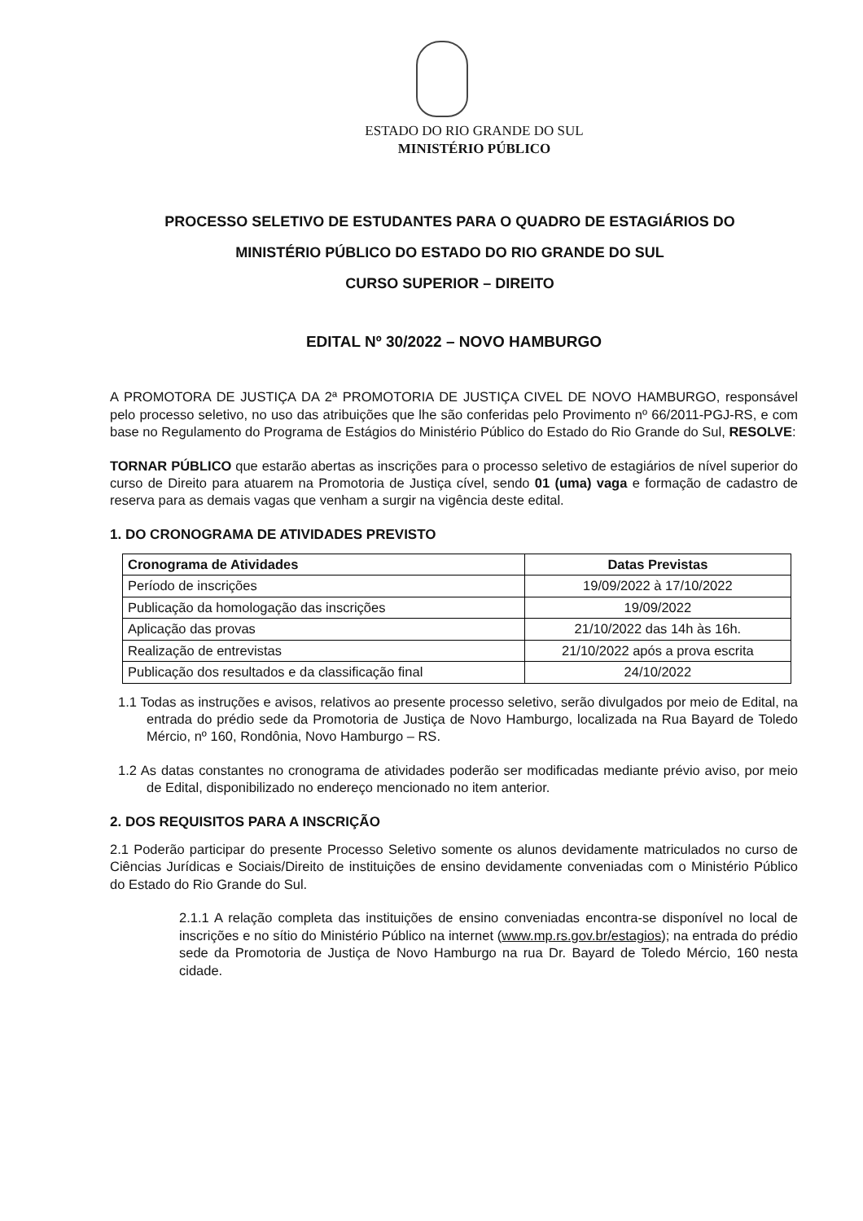ESTADO DO RIO GRANDE DO SUL
MINISTÉRIO PÚBLICO
PROCESSO SELETIVO DE ESTUDANTES PARA O QUADRO DE ESTAGIÁRIOS DO
MINISTÉRIO PÚBLICO DO ESTADO DO RIO GRANDE DO SUL
CURSO SUPERIOR – DIREITO
EDITAL Nº 30/2022 – NOVO HAMBURGO
A PROMOTORA DE JUSTIÇA DA 2ª PROMOTORIA DE JUSTIÇA CIVEL DE NOVO HAMBURGO, responsável pelo processo seletivo, no uso das atribuições que lhe são conferidas pelo Provimento nº 66/2011-PGJ-RS, e com base no Regulamento do Programa de Estágios do Ministério Público do Estado do Rio Grande do Sul, RESOLVE:
TORNAR PÚBLICO que estarão abertas as inscrições para o processo seletivo de estagiários de nível superior do curso de Direito para atuarem na Promotoria de Justiça cível, sendo 01 (uma) vaga e formação de cadastro de reserva para as demais vagas que venham a surgir na vigência deste edital.
1. DO CRONOGRAMA DE ATIVIDADES PREVISTO
| Cronograma de Atividades | Datas Previstas |
| --- | --- |
| Período de inscrições | 19/09/2022 à 17/10/2022 |
| Publicação da homologação das inscrições | 19/09/2022 |
| Aplicação das provas | 21/10/2022 das 14h às 16h. |
| Realização de entrevistas | 21/10/2022 após a prova escrita |
| Publicação dos resultados e da classificação final | 24/10/2022 |
1.1 Todas as instruções e avisos, relativos ao presente processo seletivo, serão divulgados por meio de Edital, na entrada do prédio sede da Promotoria de Justiça de Novo Hamburgo, localizada na Rua Bayard de Toledo Mércio, nº 160, Rondônia, Novo Hamburgo – RS.
1.2 As datas constantes no cronograma de atividades poderão ser modificadas mediante prévio aviso, por meio de Edital, disponibilizado no endereço mencionado no item anterior.
2. DOS REQUISITOS PARA A INSCRIÇÃO
2.1 Poderão participar do presente Processo Seletivo somente os alunos devidamente matriculados no curso de Ciências Jurídicas e Sociais/Direito de instituições de ensino devidamente conveniadas com o Ministério Público do Estado do Rio Grande do Sul.
2.1.1 A relação completa das instituições de ensino conveniadas encontra-se disponível no local de inscrições e no sítio do Ministério Público na internet (www.mp.rs.gov.br/estagios); na entrada do prédio sede da Promotoria de Justiça de Novo Hamburgo na rua Dr. Bayard de Toledo Mércio, 160 nesta cidade.